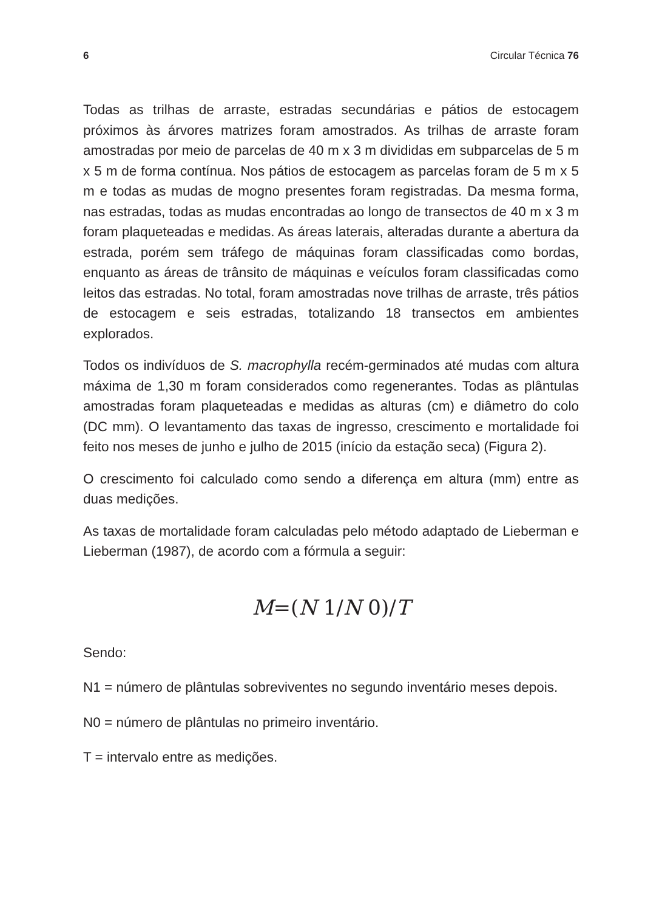6 Circular Técnica 76
Todas as trilhas de arraste, estradas secundárias e pátios de estocagem próximos às árvores matrizes foram amostrados. As trilhas de arraste foram amostradas por meio de parcelas de 40 m x 3 m divididas em subparcelas de 5 m x 5 m de forma contínua. Nos pátios de estocagem as parcelas foram de 5 m x 5 m e todas as mudas de mogno presentes foram registradas. Da mesma forma, nas estradas, todas as mudas encontradas ao longo de transectos de 40 m x 3 m foram plaqueteadas e medidas. As áreas laterais, alteradas durante a abertura da estrada, porém sem tráfego de máquinas foram classificadas como bordas, enquanto as áreas de trânsito de máquinas e veículos foram classificadas como leitos das estradas. No total, foram amostradas nove trilhas de arraste, três pátios de estocagem e seis estradas, totalizando 18 transectos em ambientes explorados.
Todos os indivíduos de S. macrophylla recém-germinados até mudas com altura máxima de 1,30 m foram considerados como regenerantes. Todas as plântulas amostradas foram plaqueteadas e medidas as alturas (cm) e diâmetro do colo (DC mm). O levantamento das taxas de ingresso, crescimento e mortalidade foi feito nos meses de junho e julho de 2015 (início da estação seca) (Figura 2).
O crescimento foi calculado como sendo a diferença em altura (mm) entre as duas medições.
As taxas de mortalidade foram calculadas pelo método adaptado de Lieberman e Lieberman (1987), de acordo com a fórmula a seguir:
M=(N 1/N 0)/T
Sendo:
N1 = número de plântulas sobreviventes no segundo inventário meses depois.
N0 = número de plântulas no primeiro inventário.
T = intervalo entre as medições.